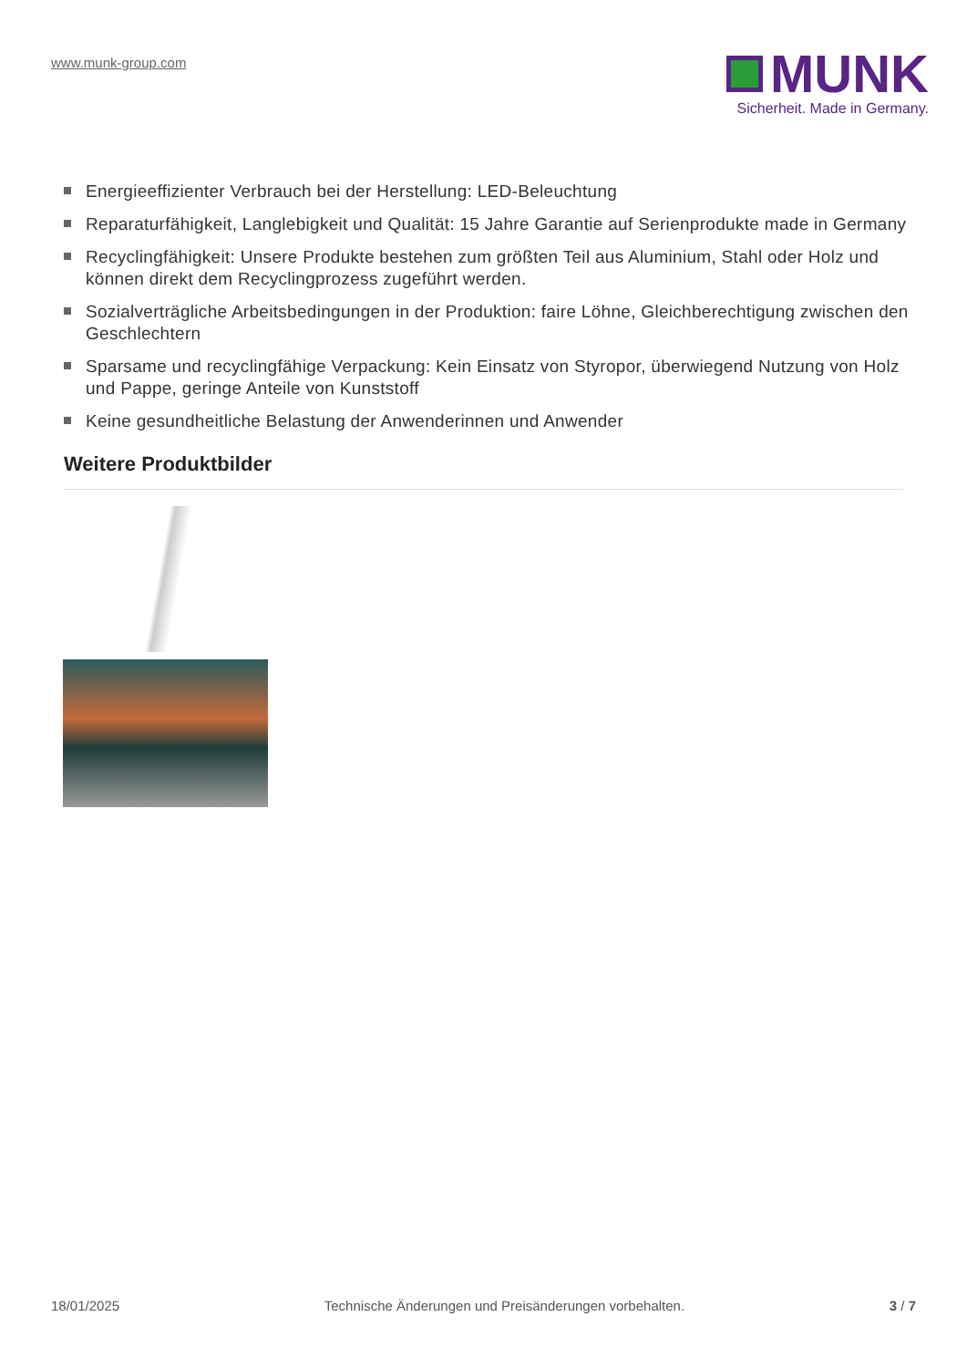www.munk-group.com
MUNK
Sicherheit. Made in Germany.
Energieeffizienter Verbrauch bei der Herstellung: LED-Beleuchtung
Reparaturfähigkeit, Langlebigkeit und Qualität: 15 Jahre Garantie auf Serienprodukte made in Germany
Recyclingfähigkeit: Unsere Produkte bestehen zum größten Teil aus Aluminium, Stahl oder Holz und können direkt dem Recyclingprozess zugeführt werden.
Sozialverträgliche Arbeitsbedingungen in der Produktion: faire Löhne, Gleichberechtigung zwischen den Geschlechtern
Sparsame und recyclingfähige Verpackung: Kein Einsatz von Styropor, überwiegend Nutzung von Holz und Pappe, geringe Anteile von Kunststoff
Keine gesundheitliche Belastung der Anwenderinnen und Anwender
Weitere Produktbilder
18/01/2025 Technische Änderungen und Preisänderungen vorbehalten. 3 / 7